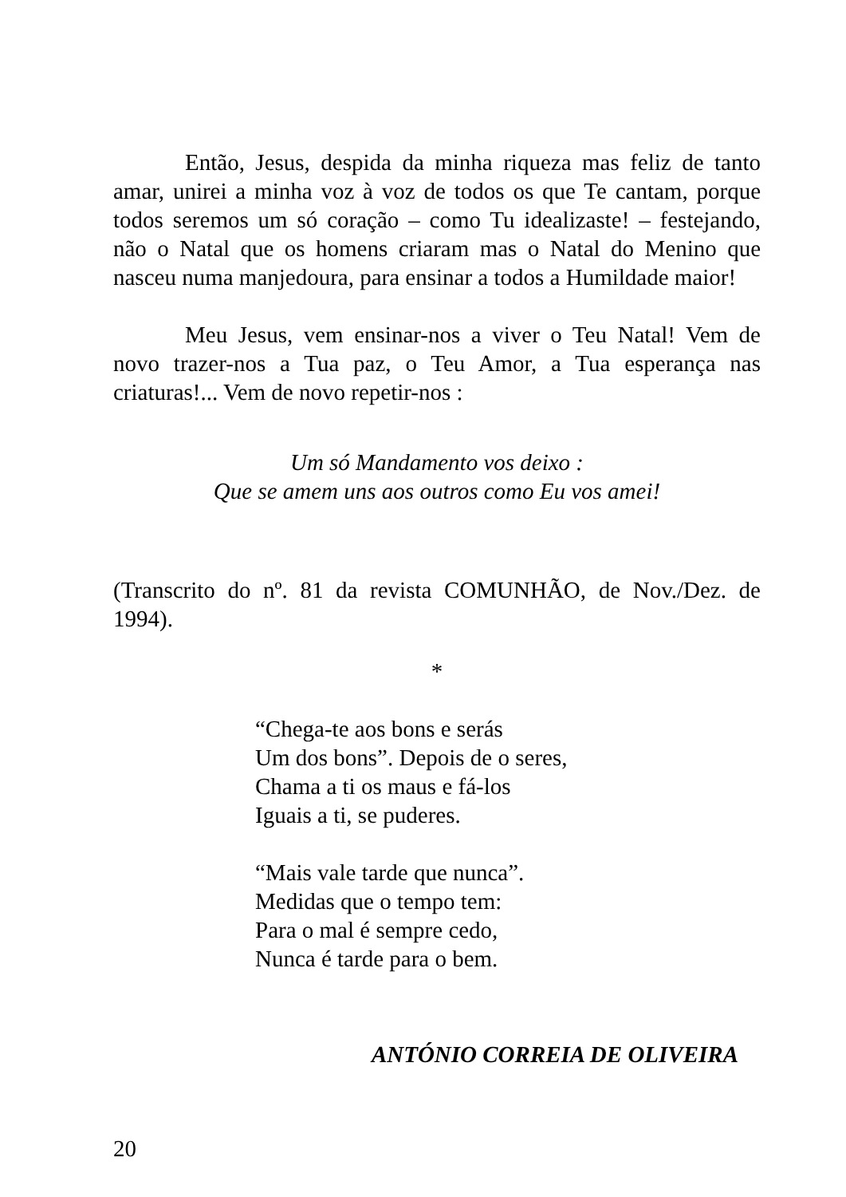Então, Jesus, despida da minha riqueza mas feliz de tanto amar, unirei a minha voz à voz de todos os que Te cantam, porque todos seremos um só coração – como Tu idealizaste! – festejando, não o Natal que os homens criaram mas o Natal do Menino que nasceu numa manjedoura, para ensinar a todos a Humildade maior!
Meu Jesus, vem ensinar-nos a viver o Teu Natal! Vem de novo trazer-nos a Tua paz, o Teu Amor, a Tua esperança nas criaturas!... Vem de novo repetir-nos :
Um só Mandamento vos deixo :
Que se amem uns aos outros como Eu vos amei!
(Transcrito do nº. 81 da revista COMUNHÃO, de Nov./Dez. de 1994).
*
“Chega-te aos bons e serás
Um dos bons”. Depois de o seres,
Chama a ti os maus e fá-los
Iguais a ti, se puderes.
“Mais vale tarde que nunca”.
Medidas que o tempo tem:
Para o mal é sempre cedo,
Nunca é tarde para o bem.
ANTÓNIO CORREIA DE OLIVEIRA
20